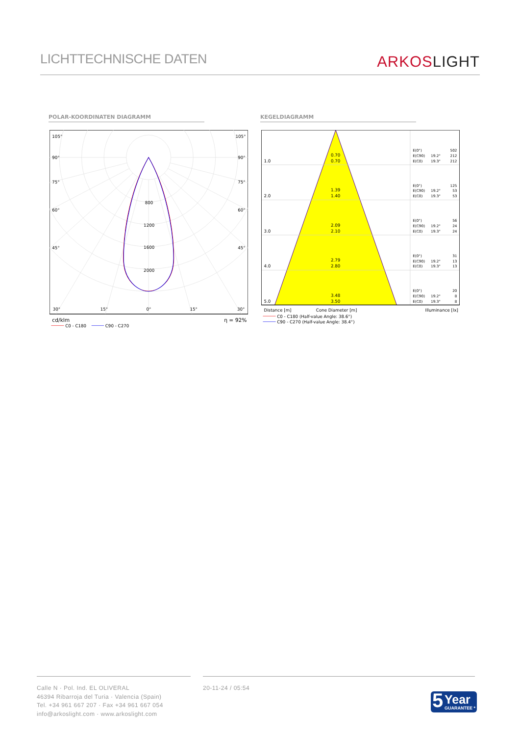LICHTTECHNISCHE DATEN
ARKOS LIGHT
POLAR-KOORDINATEN DIAGRAMM KEGELDIAGRAMM
105°
105°
90°
90°
75°
75°
60°
60°
45°
45°
30°
15°
0°
15°
30°
800
1200
1600
2000
cd/klm
η = 92%
C0 - C180
C90 - C270
1.0
0.70
0.70
2.0
1.39
1.40
3.0
2.09
2.10
4.0
2.79
2.80
5.0
3.48
3.50
E(0°)
502
E(C90)
19.2°
212
E(C0)
19.3°
212
E(0°)
125
E(C90)
19.2°
53
E(C0)
19.3°
53
E(0°)
56
E(C90)
19.2°
24
E(C0)
19.3°
24
E(0°)
31
E(C90)
19.2°
13
E(C0)
19.3°
13
E(0°)
20
E(C90)
19.2°
8
E(C0)
19.3°
8
Distance [m]
Cone Diameter [m]
Illuminance [lx]
C0 - C180 (Half-value Angle: 38.6°)
C90 - C270 (Half-value Angle: 38.4°)
Calle N · Pol. Ind. EL OLIVERAL
46394 Ribarroja del Turia · Valencia (Spain)
Tel. +34 961 667 207 · Fax +34 961 667 054
info@arkoslight.com · www.arkoslight.com
20-11-24 / 05:54
5 Year
GUARANTEE *